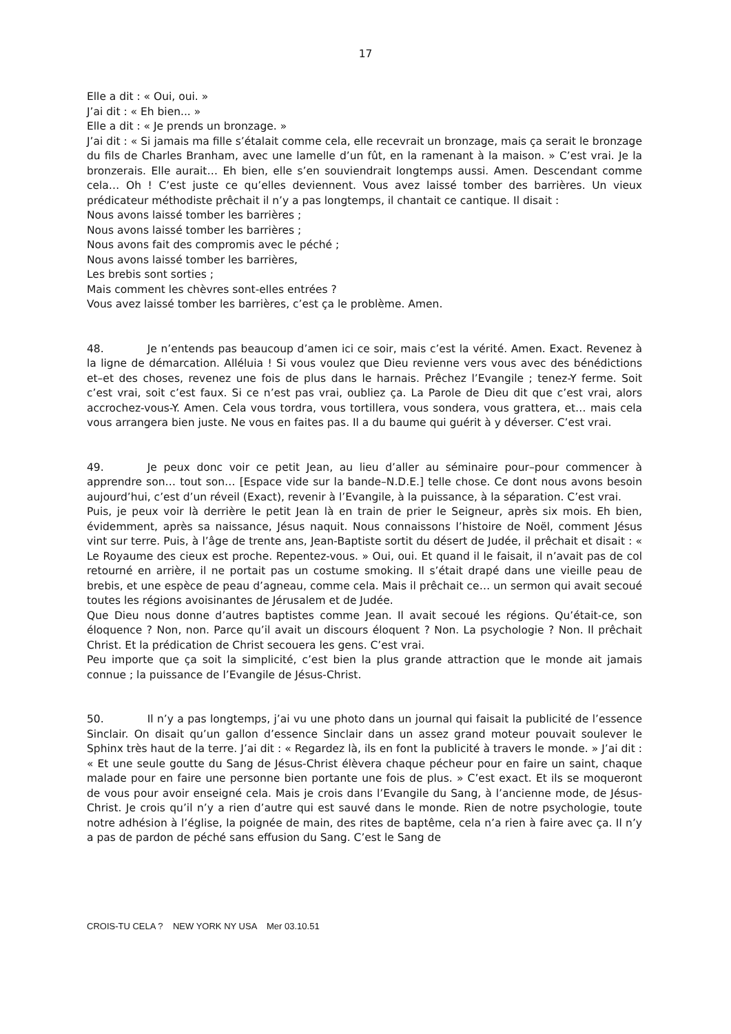17
Elle a dit : « Oui, oui. »
J’ai dit : « Eh bien... »
Elle a dit : « Je prends un bronzage. »
J’ai dit : « Si jamais ma fille s’étalait comme cela, elle recevrait un bronzage, mais ça serait le bronzage du fils de Charles Branham, avec une lamelle d’un fût, en la ramenant à la maison. » C’est vrai. Je la bronzerais. Elle aurait… Eh bien, elle s’en souviendrait longtemps aussi. Amen. Descendant comme cela… Oh ! C’est juste ce qu’elles deviennent. Vous avez laissé tomber des barrières. Un vieux prédicateur méthodiste prêchait il n’y a pas longtemps, il chantait ce cantique. Il disait :
Nous avons laissé tomber les barrières ;
Nous avons laissé tomber les barrières ;
Nous avons fait des compromis avec le péché ;
Nous avons laissé tomber les barrières,
Les brebis sont sorties ;
Mais comment les chèvres sont-elles entrées ?
Vous avez laissé tomber les barrières, c’est ça le problème. Amen.
48. Je n’entends pas beaucoup d’amen ici ce soir, mais c’est la vérité. Amen. Exact. Revenez à la ligne de démarcation. Alléluia ! Si vous voulez que Dieu revienne vers vous avec des bénédictions et–et des choses, revenez une fois de plus dans le harnais. Prêchez l’Evangile ; tenez-Y ferme. Soit c’est vrai, soit c’est faux. Si ce n’est pas vrai, oubliez ça. La Parole de Dieu dit que c’est vrai, alors accrochez-vous-Y. Amen. Cela vous tordra, vous tortillera, vous sondera, vous grattera, et… mais cela vous arrangera bien juste. Ne vous en faites pas. Il a du baume qui guérit à y déverser. C’est vrai.
49. Je peux donc voir ce petit Jean, au lieu d’aller au séminaire pour–pour commencer à apprendre son… tout son… [Espace vide sur la bande–N.D.E.] telle chose. Ce dont nous avons besoin aujourd’hui, c’est d’un réveil (Exact), revenir à l’Evangile, à la puissance, à la séparation. C’est vrai.
Puis, je peux voir là derrière le petit Jean là en train de prier le Seigneur, après six mois. Eh bien, évidemment, après sa naissance, Jésus naquit. Nous connaissons l’histoire de Noël, comment Jésus vint sur terre. Puis, à l’âge de trente ans, Jean-Baptiste sortit du désert de Judée, il prêchait et disait : « Le Royaume des cieux est proche. Repentez-vous. » Oui, oui. Et quand il le faisait, il n’avait pas de col retourné en arrière, il ne portait pas un costume smoking. Il s’était drapé dans une vieille peau de brebis, et une espèce de peau d’agneau, comme cela. Mais il prêchait ce… un sermon qui avait secoué toutes les régions avoisinantes de Jérusalem et de Judée.
Que Dieu nous donne d’autres baptistes comme Jean. Il avait secoué les régions. Qu’était-ce, son éloquence ? Non, non. Parce qu’il avait un discours éloquent ? Non. La psychologie ? Non. Il prêchait Christ. Et la prédication de Christ secouera les gens. C’est vrai.
Peu importe que ça soit la simplicité, c’est bien la plus grande attraction que le monde ait jamais connue ; la puissance de l’Evangile de Jésus-Christ.
50. Il n’y a pas longtemps, j’ai vu une photo dans un journal qui faisait la publicité de l’essence Sinclair. On disait qu’un gallon d’essence Sinclair dans un assez grand moteur pouvait soulever le Sphinx très haut de la terre. J’ai dit : « Regardez là, ils en font la publicité à travers le monde. » J’ai dit : « Et une seule goutte du Sang de Jésus-Christ élèvera chaque pécheur pour en faire un saint, chaque malade pour en faire une personne bien portante une fois de plus. » C’est exact. Et ils se moqueront de vous pour avoir enseigné cela. Mais je crois dans l’Evangile du Sang, à l’ancienne mode, de Jésus-Christ. Je crois qu’il n’y a rien d’autre qui est sauvé dans le monde. Rien de notre psychologie, toute notre adhésion à l’église, la poignée de main, des rites de baptême, cela n’a rien à faire avec ça. Il n’y a pas de pardon de péché sans effusion du Sang. C’est le Sang de
CROIS-TU CELA ? NEW YORK NY USA Mer 03.10.51